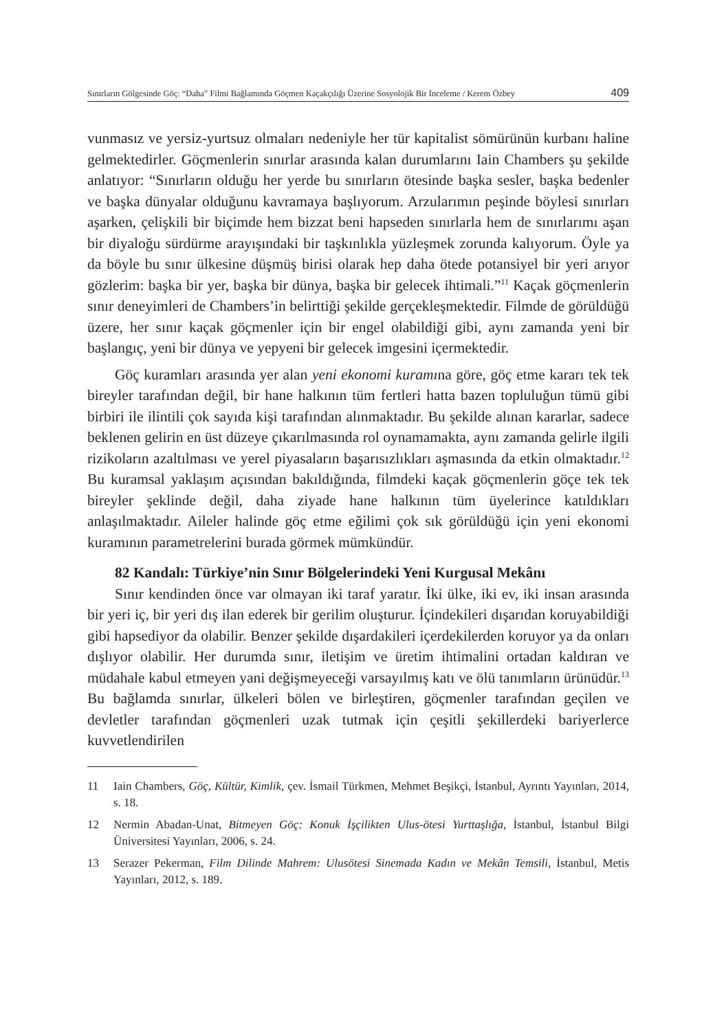Sınırların Gölgesinde Göç: “Daha” Filmi Bağlamında Göçmen Kaçakçılığı Üzerine Sosyolojik Bir İnceleme / Kerem Özbey 409
vunmasız ve yersiz-yurtsuz olmaları nedeniyle her tür kapitalist sömürünün kurbanı haline gelmektedirler. Göçmenlerin sınırlar arasında kalan durumlarını Iain Chambers şu şekilde anlatıyor: “Sınırların olduğu her yerde bu sınırların ötesinde başka sesler, başka bedenler ve başka dünyalar olduğunu kavramaya başlıyorum. Arzularımın peşinde böylesi sınırları aşarken, çelişkili bir biçimde hem bizzat beni hapseden sınırlarla hem de sınırlarımı aşan bir diyaloğu sürdürme arayışındaki bir taşkınlıkla yüzleşmek zorunda kalıyorum. Öyle ya da böyle bu sınır ülkesine düşmüş birisi olarak hep daha ötede potansiyel bir yeri arıyor gözlerim: başka bir yer, başka bir dünya, başka bir gelecek ihtimali.”<sup>11</sup> Kaçak göçmenlerin sınır deneyimleri de Chambers’in belirttiği şekilde gerçekleşmektedir. Filmde de görüldüğü üzere, her sınır kaçak göçmenler için bir engel olabildiği gibi, aynı zamanda yeni bir başlangıç, yeni bir dünya ve yepyeni bir gelecek imgesini içermektedir.
Göç kuramları arasında yer alan yeni ekonomi kuramına göre, göç etme kararı tek tek bireyler tarafından değil, bir hane halkının tüm fertleri hatta bazen topluluğun tümü gibi birbiri ile ilintili çok sayıda kişi tarafından alınmaktadır. Bu şekilde alınan kararlar, sadece beklenen gelirin en üst düzeye çıkarılmasında rol oynamamakta, aynı zamanda gelirle ilgili rizikoların azaltılması ve yerel piyasaların başarısızlıkları aşmasında da etkin olmaktadır.<sup>12</sup> Bu kuramsal yaklaşım açısından bakıldığında, filmdeki kaçak göçmenlerin göçe tek tek bireyler şeklinde değil, daha ziyade hane halkının tüm üyelerince katıldıkları anlaşılmaktadır. Aileler halinde göç etme eğilimi çok sık görüldüğü için yeni ekonomi kuramının parametrelerini burada görmek mümkündür.
82 Kandalı: Türkiye’nin Sınır Bölgelerindeki Yeni Kurgusal Mekânı
Sınır kendinden önce var olmayan iki taraf yaratır. İki ülke, iki ev, iki insan arasında bir yeri iç, bir yeri dış ilan ederek bir gerilim oluşturur. İçindekileri dışarıdan koruyabildiği gibi hapsediyor da olabilir. Benzer şekilde dışardakileri içerdekilerden koruyor ya da onları dışlıyor olabilir. Her durumda sınır, iletişim ve üretim ihtimalini ortadan kaldıran ve müdahale kabul etmeyen yani değişmeyeceği varsayılmış katı ve ölü tanımların ürünüdür.<sup>13</sup> Bu bağlamda sınırlar, ülkeleri bölen ve birleştiren, göçmenler tarafından geçilen ve devletler tarafından göçmenleri uzak tutmak için çeşitli şekillerdeki bariyerlerce kuvvetlendirilen
11 Iain Chambers, Göç, Kültür, Kimlik, çev. İsmail Türkmen, Mehmet Beşikçi, İstanbul, Ayrıntı Yayınları, 2014, s. 18.
12 Nermin Abadan-Unat, Bitmeyen Göç: Konuk İşçilikten Ulus-ötesi Yurttaşlığa, İstanbul, İstanbul Bilgi Üniversitesi Yayınları, 2006, s. 24.
13 Serazer Pekerman, Film Dilinde Mahrem: Ulusötesi Sinemada Kadın ve Mekân Temsili, İstanbul, Metis Yayınları, 2012, s. 189.